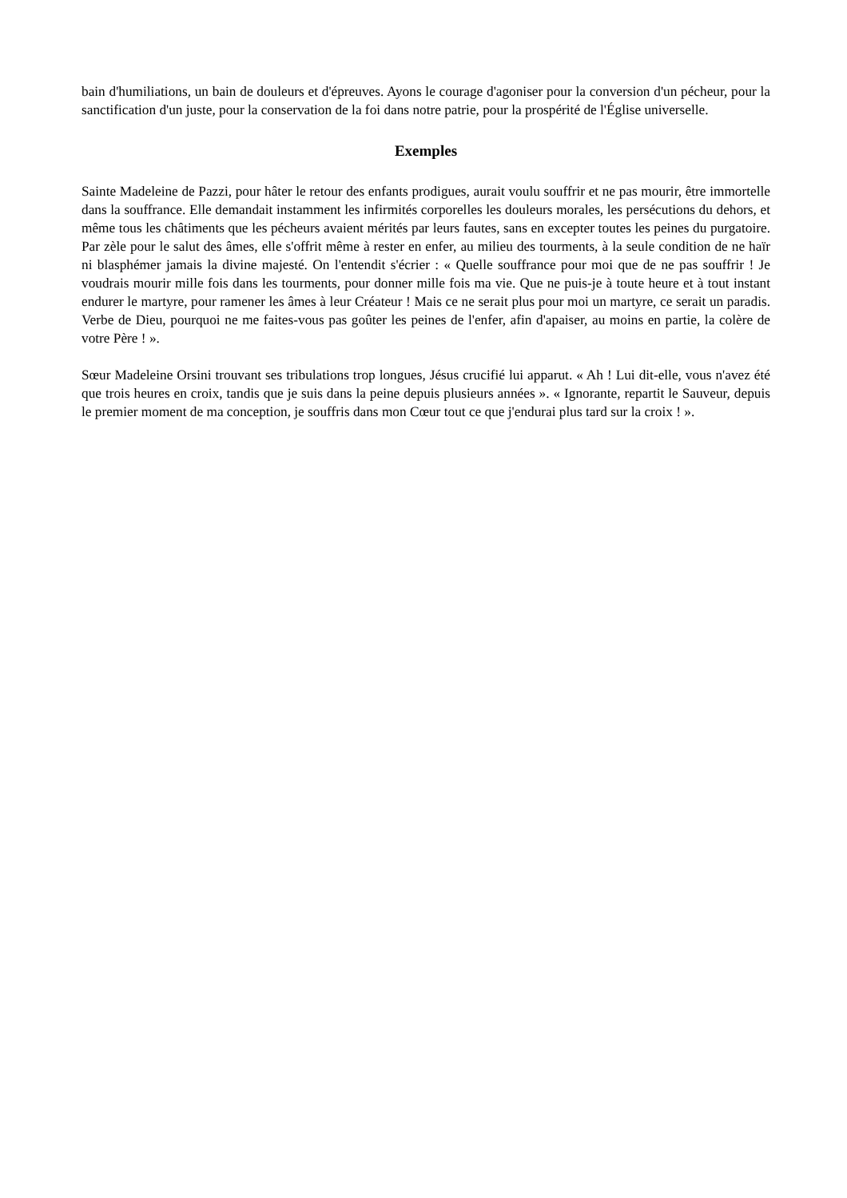bain d'humiliations, un bain de douleurs et d'épreuves. Ayons le courage d'agoniser pour la conversion d'un pécheur, pour la sanctification d'un juste, pour la conservation de la foi dans notre patrie, pour la prospérité de l'Église universelle.
Exemples
Sainte Madeleine de Pazzi, pour hâter le retour des enfants prodigues, aurait voulu souffrir et ne pas mourir, être immortelle dans la souffrance. Elle demandait instamment les infirmités corporelles les douleurs morales, les persécutions du dehors, et même tous les châtiments que les pécheurs avaient mérités par leurs fautes, sans en excepter toutes les peines du purgatoire. Par zèle pour le salut des âmes, elle s'offrit même à rester en enfer, au milieu des tourments, à la seule condition de ne haïr ni blasphémer jamais la divine majesté. On l'entendit s'écrier : « Quelle souffrance pour moi que de ne pas souffrir ! Je voudrais mourir mille fois dans les tourments, pour donner mille fois ma vie. Que ne puis-je à toute heure et à tout instant endurer le martyre, pour ramener les âmes à leur Créateur ! Mais ce ne serait plus pour moi un martyre, ce serait un paradis. Verbe de Dieu, pourquoi ne me faites-vous pas goûter les peines de l'enfer, afin d'apaiser, au moins en partie, la colère de votre Père ! ».
Sœur Madeleine Orsini trouvant ses tribulations trop longues, Jésus crucifié lui apparut. « Ah ! Lui dit-elle, vous n'avez été que trois heures en croix, tandis que je suis dans la peine depuis plusieurs années ». « Ignorante, repartit le Sauveur, depuis le premier moment de ma conception, je souffris dans mon Cœur tout ce que j'endurai plus tard sur la croix ! ».